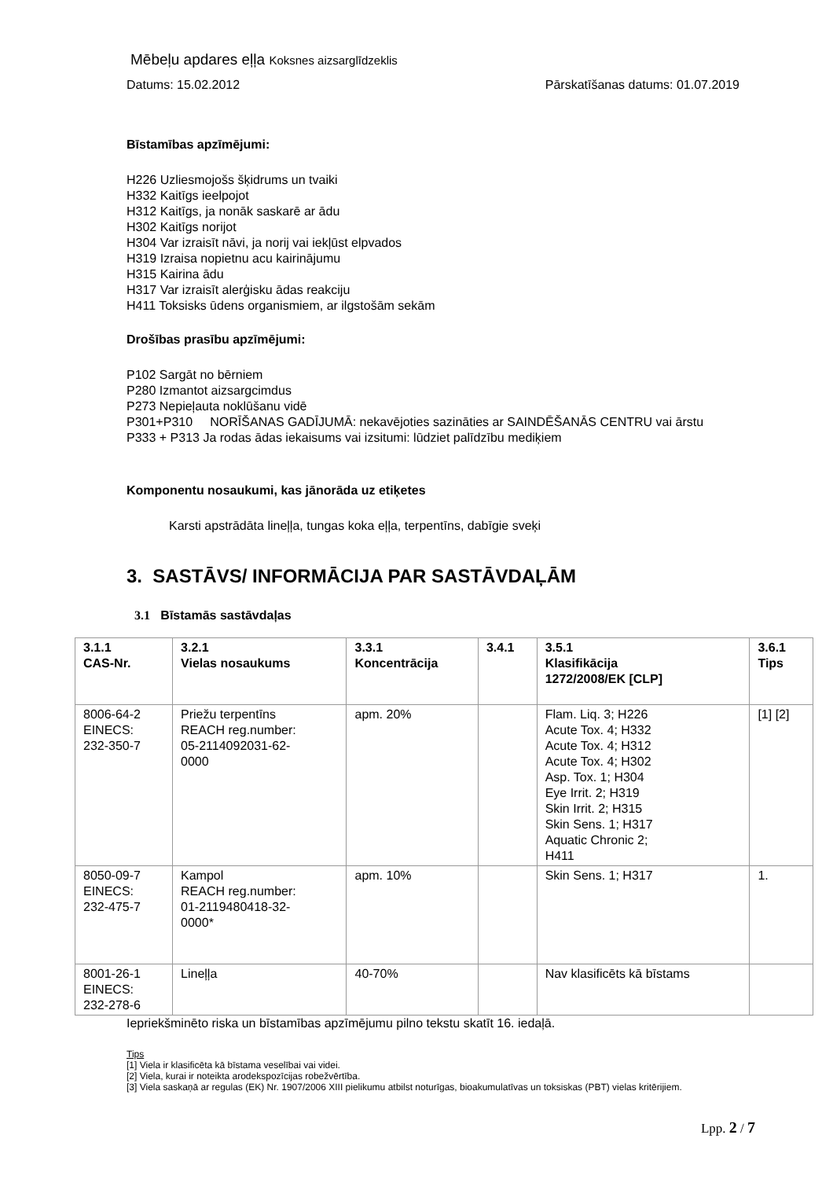Mēbeļu apdares eļļa Koksnes aizsarglīdzeklis
Datums: 15.02.2012 Pārskatīšanas datums: 01.07.2019
Bīstamības apzīmējumi:
H226 Uzliesmojošs šķidrums un tvaiki
H332 Kaitīgs ieelpojot
H312 Kaitīgs, ja nonāk saskarē ar ādu
H302 Kaitīgs norijot
H304 Var izraisīt nāvi, ja norij vai iekļūst elpvados
H319 Izraisa nopietnu acu kairinājumu
H315 Kairina ādu
H317 Var izraisīt alerģisku ādas reakciju
H411 Toksisks ūdens organismiem, ar ilgstošām sekām
Drošības prasību apzīmējumi:
P102 Sargāt no bērniem
P280 Izmantot aizsargcimdus
P273 Nepieļauta noklūšanu vidē
P301+P310 NORĪŠANAS GADĪJUMĀ: nekavējoties sazināties ar SAINDĒŠANĀS CENTRU vai ārstu
P333 + P313 Ja rodas ādas iekaisums vai izsitumi: lūdziet palīdzību mediķiem
Komponentu nosaukumi, kas jānorāda uz etiķetes
Karsti apstrādāta lineļļa, tungas koka eļļa, terpentīns, dabīgie sveķi
3. SASTĀVS/ INFORMĀCIJA PAR SASTĀVDAĻĀM
3.1 Bīstamās sastāvdaļas
| 3.1.1 CAS-Nr. | 3.2.1 Vielas nosaukums | 3.3.1 Koncentrācija | 3.4.1 | 3.5.1 Klasifikācija 1272/2008/EK [CLP] | 3.6.1 Tips |
| --- | --- | --- | --- | --- | --- |
| 8006-64-2 EINECS: 232-350-7 | Priežu terpentīns REACH reg.number: 05-2114092031-62- 0000 | apm. 20% | | Flam. Liq. 3; H226 Acute Tox. 4; H332 Acute Tox. 4; H312 Acute Tox. 4; H302 Asp. Tox. 1; H304 Eye Irrit. 2; H319 Skin Irrit. 2; H315 Skin Sens. 1; H317 Aquatic Chronic 2; H411 | [1] [2] |
| 8050-09-7 EINECS: 232-475-7 | Kampol REACH reg.number: 01-2119480418-32- 0000* | apm. 10% | | Skin Sens. 1; H317 | 1. |
| 8001-26-1 EINECS: 232-278-6 | Lineļļa | 40-70% | | Nav klasificēts kā bīstams | |
Iepriekšminēto riska un bīstamības apzīmējumu pilno tekstu skatīt 16. iedaļā.
Tips
[1] Viela ir klasificēta kā bīstama veselībai vai videi.
[2] Viela, kurai ir noteikta arodekspozīcijas robežvērtība.
[3] Viela saskaņā ar regulas (EK) Nr. 1907/2006 XIII pielikumu atbilst noturīgas, bioakumulatīvas un toksiskas (PBT) vielas kritērijiem.
Lpp. 2 / 7